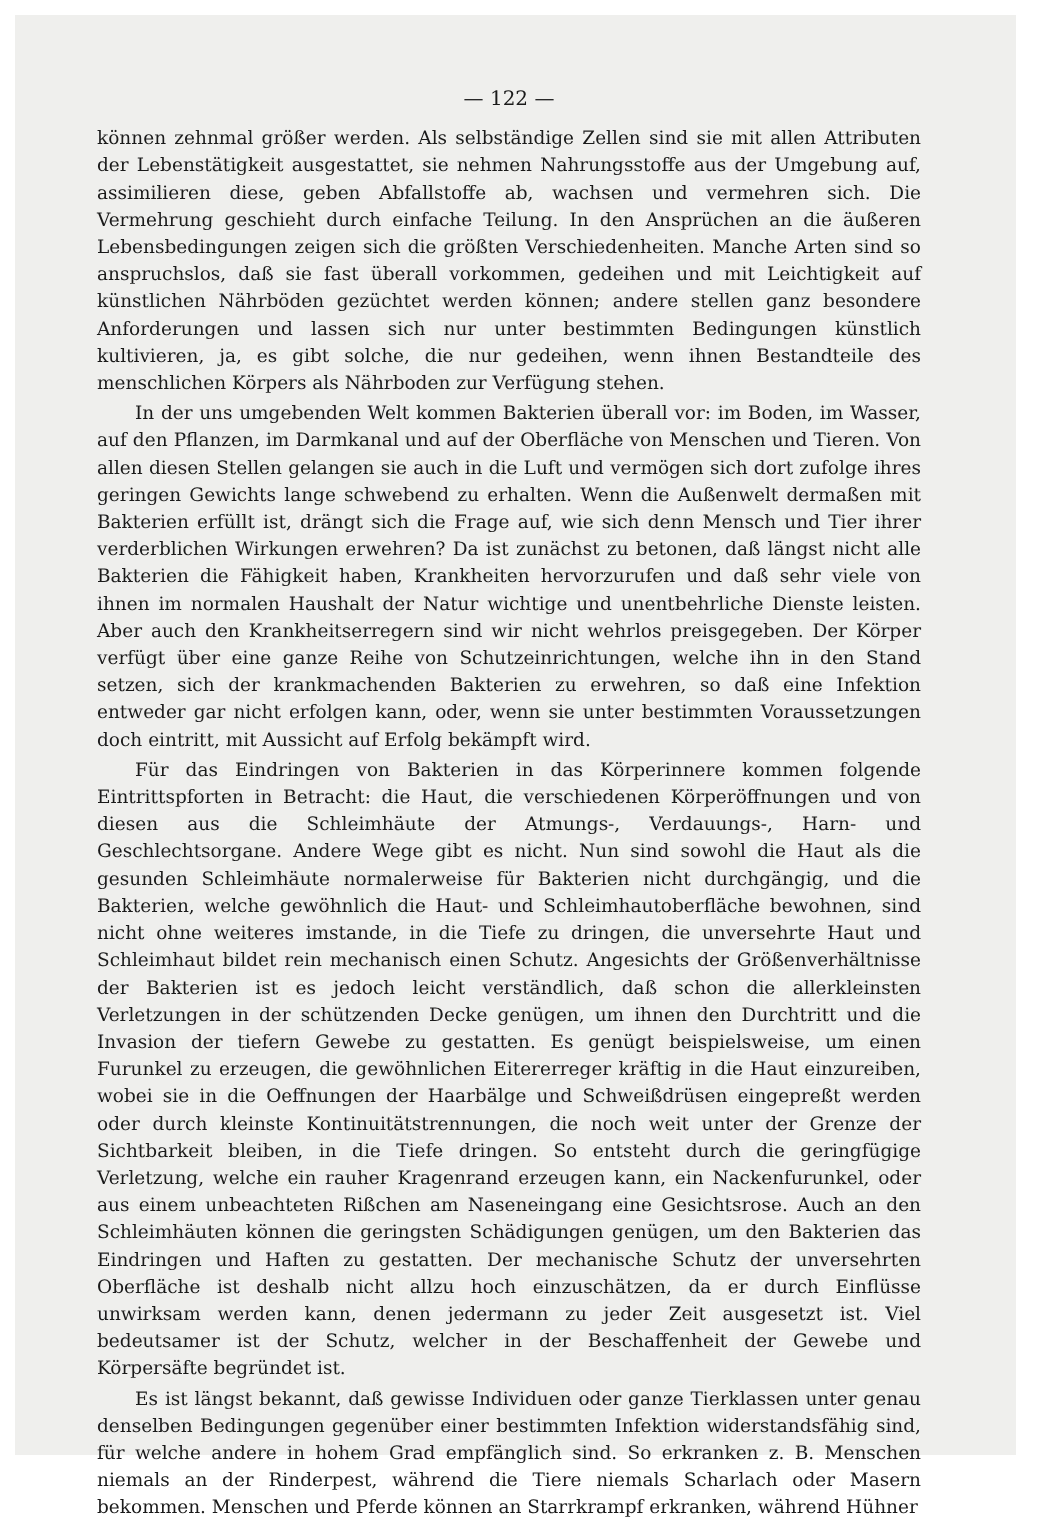— 122 —
können zehnmal größer werden. Als selbständige Zellen sind sie mit allen Attributen der Lebenstätigkeit ausgestattet, sie nehmen Nahrungsstoffe aus der Umgebung auf, assimilieren diese, geben Abfallstoffe ab, wachsen und vermehren sich. Die Vermehrung geschieht durch einfache Teilung. In den Ansprüchen an die äußeren Lebensbedingungen zeigen sich die größten Verschiedenheiten. Manche Arten sind so anspruchslos, daß sie fast überall vorkommen, gedeihen und mit Leichtigkeit auf künstlichen Nährböden gezüchtet werden können; andere stellen ganz besondere Anforderungen und lassen sich nur unter bestimmten Bedingungen künstlich kultivieren, ja, es gibt solche, die nur gedeihen, wenn ihnen Bestandteile des menschlichen Körpers als Nährboden zur Verfügung stehen.
In der uns umgebenden Welt kommen Bakterien überall vor: im Boden, im Wasser, auf den Pflanzen, im Darmkanal und auf der Oberfläche von Menschen und Tieren. Von allen diesen Stellen gelangen sie auch in die Luft und vermögen sich dort zufolge ihres geringen Gewichts lange schwebend zu erhalten. Wenn die Außenwelt dermaßen mit Bakterien erfüllt ist, drängt sich die Frage auf, wie sich denn Mensch und Tier ihrer verderblichen Wirkungen erwehren? Da ist zunächst zu betonen, daß längst nicht alle Bakterien die Fähigkeit haben, Krankheiten hervorzurufen und daß sehr viele von ihnen im normalen Haushalt der Natur wichtige und unentbehrliche Dienste leisten. Aber auch den Krankheitserregern sind wir nicht wehrlos preisgegeben. Der Körper verfügt über eine ganze Reihe von Schutzeinrichtungen, welche ihn in den Stand setzen, sich der krankmachenden Bakterien zu erwehren, so daß eine Infektion entweder gar nicht erfolgen kann, oder, wenn sie unter bestimmten Voraussetzungen doch eintritt, mit Aussicht auf Erfolg bekämpft wird.
Für das Eindringen von Bakterien in das Körperinnere kommen folgende Eintrittspforten in Betracht: die Haut, die verschiedenen Körperöffnungen und von diesen aus die Schleimhäute der Atmungs-, Verdauungs-, Harn- und Geschlechtsorgane. Andere Wege gibt es nicht. Nun sind sowohl die Haut als die gesunden Schleimhäute normalerweise für Bakterien nicht durchgängig, und die Bakterien, welche gewöhnlich die Haut- und Schleimhautoberfläche bewohnen, sind nicht ohne weiteres imstande, in die Tiefe zu dringen, die unversehrte Haut und Schleimhaut bildet rein mechanisch einen Schutz. Angesichts der Größenverhältnisse der Bakterien ist es jedoch leicht verständlich, daß schon die allerkleinsten Verletzungen in der schützenden Decke genügen, um ihnen den Durchtritt und die Invasion der tiefern Gewebe zu gestatten. Es genügt beispielsweise, um einen Furunkel zu erzeugen, die gewöhnlichen Eitererreger kräftig in die Haut einzureiben, wobei sie in die Oeffnungen der Haarbälge und Schweißdrüsen eingepreßt werden oder durch kleinste Kontinuitätstrennungen, die noch weit unter der Grenze der Sichtbarkeit bleiben, in die Tiefe dringen. So entsteht durch die geringfügige Verletzung, welche ein rauher Kragenrand erzeugen kann, ein Nackenfurunkel, oder aus einem unbeachteten Rißchen am Naseneingang eine Gesichtsrose. Auch an den Schleimhäuten können die geringsten Schädigungen genügen, um den Bakterien das Eindringen und Haften zu gestatten. Der mechanische Schutz der unversehrten Oberfläche ist deshalb nicht allzu hoch einzuschätzen, da er durch Einflüsse unwirksam werden kann, denen jedermann zu jeder Zeit ausgesetzt ist. Viel bedeutsamer ist der Schutz, welcher in der Beschaffenheit der Gewebe und Körpersäfte begründet ist.
Es ist längst bekannt, daß gewisse Individuen oder ganze Tierklassen unter genau denselben Bedingungen gegenüber einer bestimmten Infektion widerstandsfähig sind, für welche andere in hohem Grad empfänglich sind. So erkranken z. B. Menschen niemals an der Rinderpest, während die Tiere niemals Scharlach oder Masern bekommen. Menschen und Pferde können an Starrkrampf erkranken, während Hühner